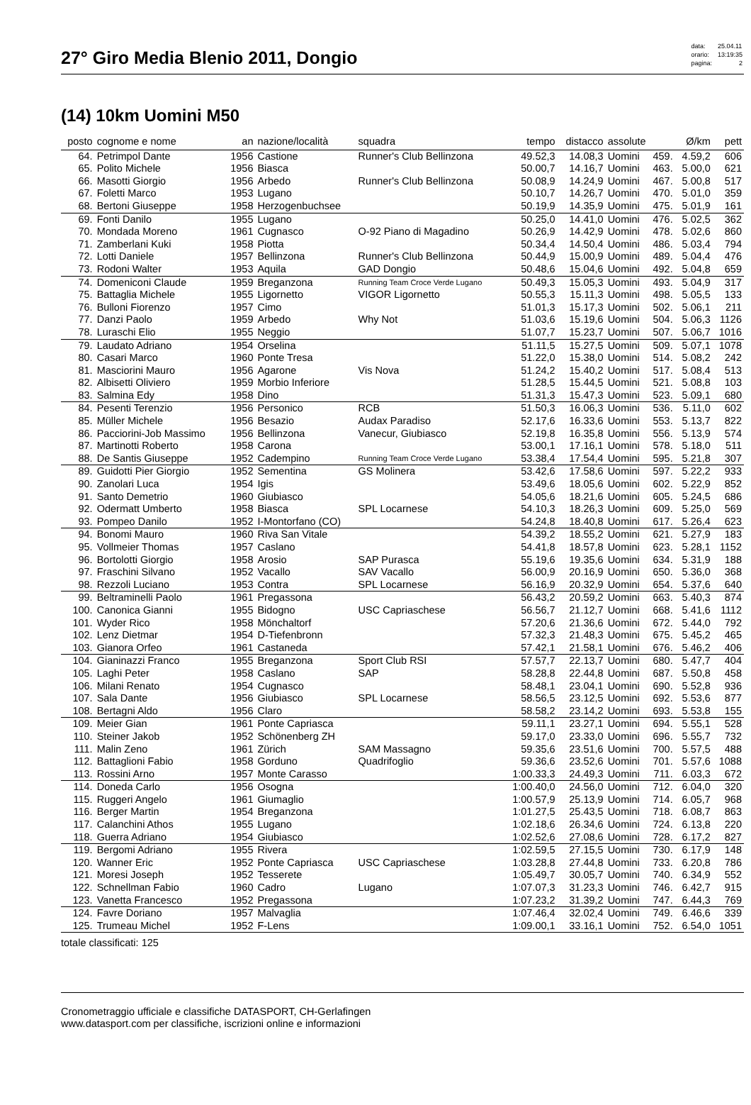27° Giro Media Blenio 2011, Dongio
| data: | 25.04.11 |
| orario: | 13:19:35 |
| pagina: | 2 |
(14) 10km Uomini M50
| posto | cognome e nome | an | nazione/località | squadra | tempo | distacco | assolute | | Ø/km | pett |
| --- | --- | --- | --- | --- | --- | --- | --- | --- | --- | --- |
| 64. | Petrimpol Dante | 1956 | Castione | Runner's Club Bellinzona | 49.52,3 | 14.08,3 | Uomini | 459. | 4.59,2 | 606 |
| 65. | Polito Michele | 1956 | Biasca | | 50.00,7 | 14.16,7 | Uomini | 463. | 5.00,0 | 621 |
| 66. | Masotti Giorgio | 1956 | Arbedo | Runner's Club Bellinzona | 50.08,9 | 14.24,9 | Uomini | 467. | 5.00,8 | 517 |
| 67. | Foletti Marco | 1953 | Lugano | | 50.10,7 | 14.26,7 | Uomini | 470. | 5.01,0 | 359 |
| 68. | Bertoni Giuseppe | 1958 | Herzogenbuchsee | | 50.19,9 | 14.35,9 | Uomini | 475. | 5.01,9 | 161 |
| 69. | Fonti Danilo | 1955 | Lugano | | 50.25,0 | 14.41,0 | Uomini | 476. | 5.02,5 | 362 |
| 70. | Mondada Moreno | 1961 | Cugnasco | O-92 Piano di Magadino | 50.26,9 | 14.42,9 | Uomini | 478. | 5.02,6 | 860 |
| 71. | Zamberlani Kuki | 1958 | Piotta | | 50.34,4 | 14.50,4 | Uomini | 486. | 5.03,4 | 794 |
| 72. | Lotti Daniele | 1957 | Bellinzona | Runner's Club Bellinzona | 50.44,9 | 15.00,9 | Uomini | 489. | 5.04,4 | 476 |
| 73. | Rodoni Walter | 1953 | Aquila | GAD Dongio | 50.48,6 | 15.04,6 | Uomini | 492. | 5.04,8 | 659 |
| 74. | Domeniconi Claude | 1959 | Breganzona | Running Team Croce Verde Lugano | 50.49,3 | 15.05,3 | Uomini | 493. | 5.04,9 | 317 |
| 75. | Battaglia Michele | 1955 | Ligornetto | VIGOR Ligornetto | 50.55,3 | 15.11,3 | Uomini | 498. | 5.05,5 | 133 |
| 76. | Bulloni Fiorenzo | 1957 | Cimo | | 51.01,3 | 15.17,3 | Uomini | 502. | 5.06,1 | 211 |
| 77. | Danzi Paolo | 1959 | Arbedo | Why Not | 51.03,6 | 15.19,6 | Uomini | 504. | 5.06,3 | 1126 |
| 78. | Luraschi Elio | 1955 | Neggio | | 51.07,7 | 15.23,7 | Uomini | 507. | 5.06,7 | 1016 |
| 79. | Laudato Adriano | 1954 | Orselina | | 51.11,5 | 15.27,5 | Uomini | 509. | 5.07,1 | 1078 |
| 80. | Casari Marco | 1960 | Ponte Tresa | | 51.22,0 | 15.38,0 | Uomini | 514. | 5.08,2 | 242 |
| 81. | Masciorini Mauro | 1956 | Agarone | Vis Nova | 51.24,2 | 15.40,2 | Uomini | 517. | 5.08,4 | 513 |
| 82. | Albisetti Oliviero | 1959 | Morbio Inferiore | | 51.28,5 | 15.44,5 | Uomini | 521. | 5.08,8 | 103 |
| 83. | Salmina Edy | 1958 | Dino | | 51.31,3 | 15.47,3 | Uomini | 523. | 5.09,1 | 680 |
| 84. | Pesenti Terenzio | 1956 | Personico | RCB | 51.50,3 | 16.06,3 | Uomini | 536. | 5.11,0 | 602 |
| 85. | Müller Michele | 1956 | Besazio | Audax Paradiso | 52.17,6 | 16.33,6 | Uomini | 553. | 5.13,7 | 822 |
| 86. | Pacciorini-Job Massimo | 1956 | Bellinzona | Vanecur, Giubiasco | 52.19,8 | 16.35,8 | Uomini | 556. | 5.13,9 | 574 |
| 87. | Martinotti Roberto | 1958 | Carona | | 53.00,1 | 17.16,1 | Uomini | 578. | 5.18,0 | 511 |
| 88. | De Santis Giuseppe | 1952 | Cadempino | Running Team Croce Verde Lugano | 53.38,4 | 17.54,4 | Uomini | 595. | 5.21,8 | 307 |
| 89. | Guidotti Pier Giorgio | 1952 | Sementina | GS Molinera | 53.42,6 | 17.58,6 | Uomini | 597. | 5.22,2 | 933 |
| 90. | Zanolari Luca | 1954 | Igis | | 53.49,6 | 18.05,6 | Uomini | 602. | 5.22,9 | 852 |
| 91. | Santo Demetrio | 1960 | Giubiasco | | 54.05,6 | 18.21,6 | Uomini | 605. | 5.24,5 | 686 |
| 92. | Odermatt Umberto | 1958 | Biasca | SPL Locarnese | 54.10,3 | 18.26,3 | Uomini | 609. | 5.25,0 | 569 |
| 93. | Pompeo Danilo | 1952 | I-Montorfano (CO) | | 54.24,8 | 18.40,8 | Uomini | 617. | 5.26,4 | 623 |
| 94. | Bonomi Mauro | 1960 | Riva San Vitale | | 54.39,2 | 18.55,2 | Uomini | 621. | 5.27,9 | 183 |
| 95. | Vollmeier Thomas | 1957 | Caslano | | 54.41,8 | 18.57,8 | Uomini | 623. | 5.28,1 | 1152 |
| 96. | Bortolotti Giorgio | 1958 | Arosio | SAP Purasca | 55.19,6 | 19.35,6 | Uomini | 634. | 5.31,9 | 188 |
| 97. | Fraschini Silvano | 1952 | Vacallo | SAV Vacallo | 56.00,9 | 20.16,9 | Uomini | 650. | 5.36,0 | 368 |
| 98. | Rezzoli Luciano | 1953 | Contra | SPL Locarnese | 56.16,9 | 20.32,9 | Uomini | 654. | 5.37,6 | 640 |
| 99. | Beltraminelli Paolo | 1961 | Pregassona | | 56.43,2 | 20.59,2 | Uomini | 663. | 5.40,3 | 874 |
| 100. | Canonica Gianni | 1955 | Bidogno | USC Capriaschese | 56.56,7 | 21.12,7 | Uomini | 668. | 5.41,6 | 1112 |
| 101. | Wyder Rico | 1958 | Mönchaltorf | | 57.20,6 | 21.36,6 | Uomini | 672. | 5.44,0 | 792 |
| 102. | Lenz Dietmar | 1954 | D-Tiefenbronn | | 57.32,3 | 21.48,3 | Uomini | 675. | 5.45,2 | 465 |
| 103. | Gianora Orfeo | 1961 | Castaneda | | 57.42,1 | 21.58,1 | Uomini | 676. | 5.46,2 | 406 |
| 104. | Gianinazzi Franco | 1955 | Breganzona | Sport Club RSI | 57.57,7 | 22.13,7 | Uomini | 680. | 5.47,7 | 404 |
| 105. | Laghi Peter | 1958 | Caslano | SAP | 58.28,8 | 22.44,8 | Uomini | 687. | 5.50,8 | 458 |
| 106. | Milani Renato | 1954 | Cugnasco | | 58.48,1 | 23.04,1 | Uomini | 690. | 5.52,8 | 936 |
| 107. | Sala Dante | 1956 | Giubiasco | SPL Locarnese | 58.56,5 | 23.12,5 | Uomini | 692. | 5.53,6 | 877 |
| 108. | Bertagni Aldo | 1956 | Claro | | 58.58,2 | 23.14,2 | Uomini | 693. | 5.53,8 | 155 |
| 109. | Meier Gian | 1961 | Ponte Capriasca | | 59.11,1 | 23.27,1 | Uomini | 694. | 5.55,1 | 528 |
| 110. | Steiner Jakob | 1952 | Schönenberg ZH | | 59.17,0 | 23.33,0 | Uomini | 696. | 5.55,7 | 732 |
| 111. | Malin Zeno | 1961 | Zürich | SAM Massagno | 59.35,6 | 23.51,6 | Uomini | 700. | 5.57,5 | 488 |
| 112. | Battaglioni Fabio | 1958 | Gorduno | Quadrifoglio | 59.36,6 | 23.52,6 | Uomini | 701. | 5.57,6 | 1088 |
| 113. | Rossini Arno | 1957 | Monte Carasso | | 1:00.33,3 | 24.49,3 | Uomini | 711. | 6.03,3 | 672 |
| 114. | Doneda Carlo | 1956 | Osogna | | 1:00.40,0 | 24.56,0 | Uomini | 712. | 6.04,0 | 320 |
| 115. | Ruggeri Angelo | 1961 | Giumaglio | | 1:00.57,9 | 25.13,9 | Uomini | 714. | 6.05,7 | 968 |
| 116. | Berger Martin | 1954 | Breganzona | | 1:01.27,5 | 25.43,5 | Uomini | 718. | 6.08,7 | 863 |
| 117. | Calanchini Athos | 1955 | Lugano | | 1:02.18,6 | 26.34,6 | Uomini | 724. | 6.13,8 | 220 |
| 118. | Guerra Adriano | 1954 | Giubiasco | | 1:02.52,6 | 27.08,6 | Uomini | 728. | 6.17,2 | 827 |
| 119. | Bergomi Adriano | 1955 | Rivera | | 1:02.59,5 | 27.15,5 | Uomini | 730. | 6.17,9 | 148 |
| 120. | Wanner Eric | 1952 | Ponte Capriasca | USC Capriaschese | 1:03.28,8 | 27.44,8 | Uomini | 733. | 6.20,8 | 786 |
| 121. | Moresi Joseph | 1952 | Tesserete | | 1:05.49,7 | 30.05,7 | Uomini | 740. | 6.34,9 | 552 |
| 122. | Schnellman Fabio | 1960 | Cadro | Lugano | 1:07.07,3 | 31.23,3 | Uomini | 746. | 6.42,7 | 915 |
| 123. | Vanetta Francesco | 1952 | Pregassona | | 1:07.23,2 | 31.39,2 | Uomini | 747. | 6.44,3 | 769 |
| 124. | Favre Doriano | 1957 | Malvaglia | | 1:07.46,4 | 32.02,4 | Uomini | 749. | 6.46,6 | 339 |
| 125. | Trumeau Michel | 1952 | F-Lens | | 1:09.00,1 | 33.16,1 | Uomini | 752. | 6.54,0 | 1051 |
totale classificati: 125
Cronometraggio ufficiale e classifiche DATASPORT, CH-Gerlafingen
www.datasport.com per classifiche, iscrizioni online e informazioni